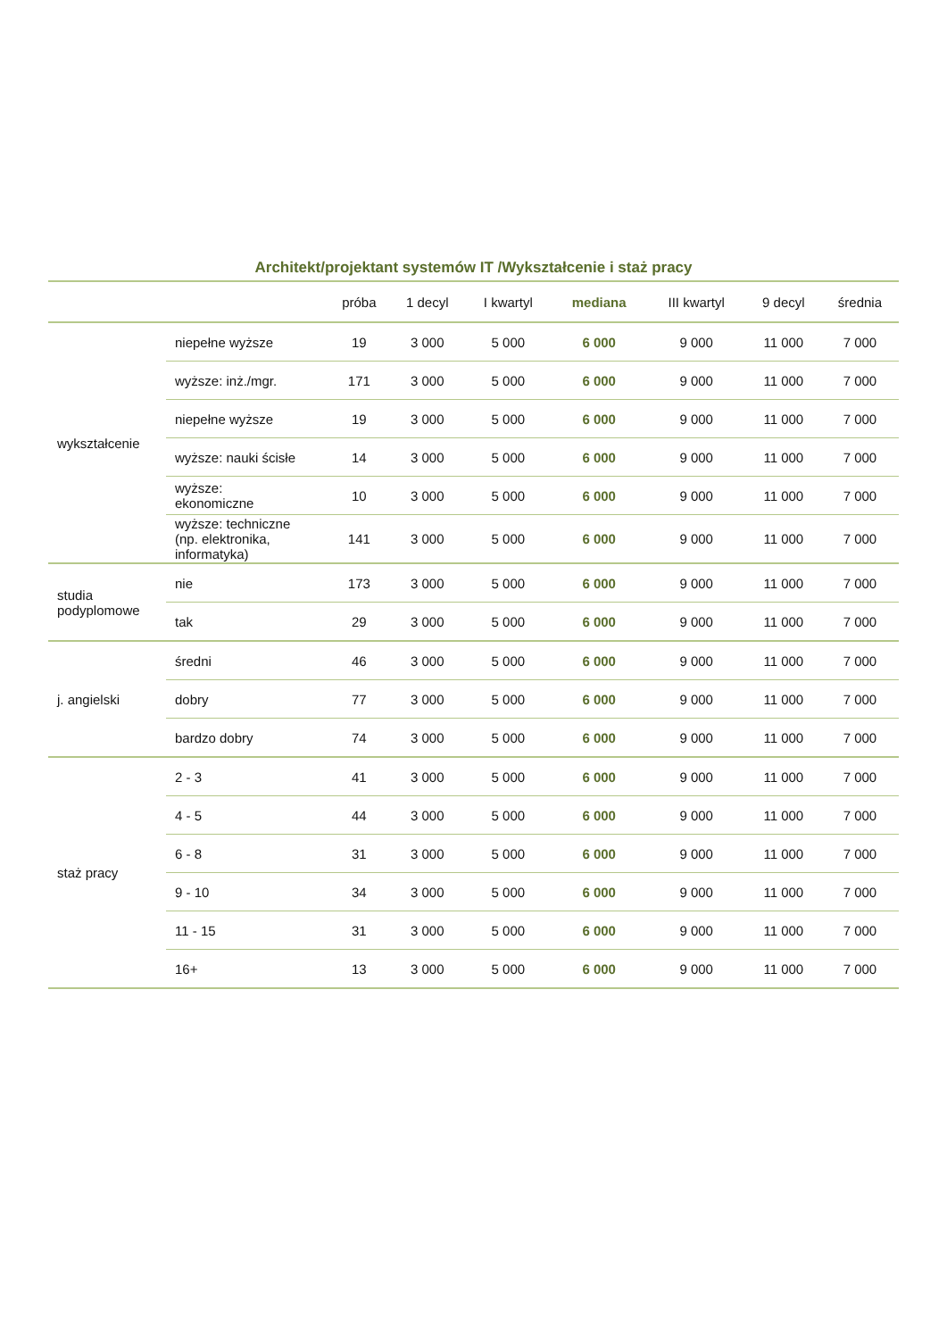Architekt/projektant systemów IT /Wykształcenie i staż pracy
| | | próba | 1 decyl | I kwartyl | mediana | III kwartyl | 9 decyl | średnia |
| --- | --- | --- | --- | --- | --- | --- | --- | --- |
| wykształcenie | niepełne wyższe | 19 | 3 000 | 5 000 | 6 000 | 9 000 | 11 000 | 7 000 |
| | wyższe: inż./mgr. | 171 | 3 000 | 5 000 | 6 000 | 9 000 | 11 000 | 7 000 |
| | niepełne wyższe | 19 | 3 000 | 5 000 | 6 000 | 9 000 | 11 000 | 7 000 |
| | wyższe: nauki ścisłe | 14 | 3 000 | 5 000 | 6 000 | 9 000 | 11 000 | 7 000 |
| | wyższe: ekonomiczne | 10 | 3 000 | 5 000 | 6 000 | 9 000 | 11 000 | 7 000 |
| | wyższe: techniczne (np. elektronika, informatyka) | 141 | 3 000 | 5 000 | 6 000 | 9 000 | 11 000 | 7 000 |
| studia podyplomowe | nie | 173 | 3 000 | 5 000 | 6 000 | 9 000 | 11 000 | 7 000 |
| | tak | 29 | 3 000 | 5 000 | 6 000 | 9 000 | 11 000 | 7 000 |
| j. angielski | średni | 46 | 3 000 | 5 000 | 6 000 | 9 000 | 11 000 | 7 000 |
| | dobry | 77 | 3 000 | 5 000 | 6 000 | 9 000 | 11 000 | 7 000 |
| | bardzo dobry | 74 | 3 000 | 5 000 | 6 000 | 9 000 | 11 000 | 7 000 |
| staż pracy | 2 - 3 | 41 | 3 000 | 5 000 | 6 000 | 9 000 | 11 000 | 7 000 |
| | 4 - 5 | 44 | 3 000 | 5 000 | 6 000 | 9 000 | 11 000 | 7 000 |
| | 6 - 8 | 31 | 3 000 | 5 000 | 6 000 | 9 000 | 11 000 | 7 000 |
| | 9 - 10 | 34 | 3 000 | 5 000 | 6 000 | 9 000 | 11 000 | 7 000 |
| | 11 - 15 | 31 | 3 000 | 5 000 | 6 000 | 9 000 | 11 000 | 7 000 |
| | 16+ | 13 | 3 000 | 5 000 | 6 000 | 9 000 | 11 000 | 7 000 |